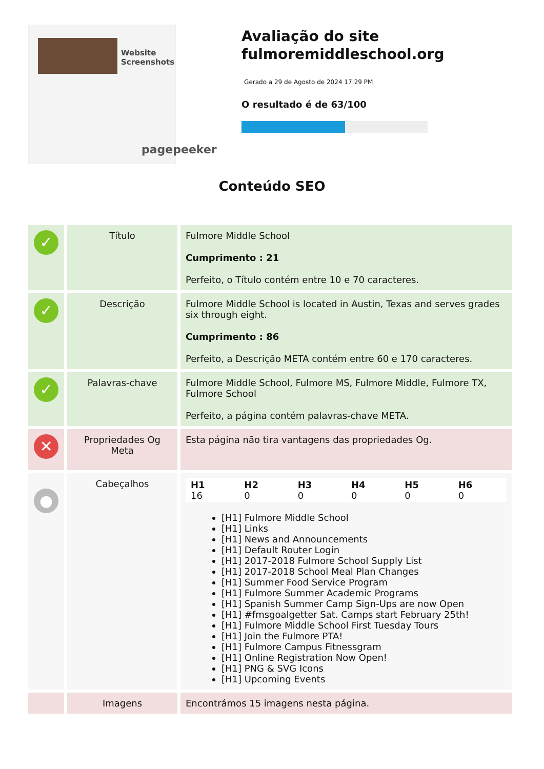Website Screenshots
pagepeeker
Avaliação do site fulmoremiddleschool.org
Gerado a 29 de Agosto de 2024 17:29 PM
O resultado é de 63/100
Conteúdo SEO
| ✓ | Título | Fulmore Middle School Cumprimento : 21 Perfeito, o Título contém entre 10 e 70 caracteres. |
| ✓ | Descrição | Fulmore Middle School is located in Austin, Texas and serves grades six through eight. Cumprimento : 86 Perfeito, a Descrição META contém entre 60 e 170 caracteres. |
| ✓ | Palavras-chave | Fulmore Middle School, Fulmore MS, Fulmore Middle, Fulmore TX, Fulmore School Perfeito, a página contém palavras-chave META. |
| ✕ | Propriedades Og Meta | Esta página não tira vantagens das propriedades Og. |
| ● | Cabeçalhos | / H1 16 / H2 0 / H3 0 / H4 0 / H5 0 / H6 0 / [H1] Fulmore Middle School [H1] Links [H1] News and Announcements [H1] Default Router Login [H1] 2017-2018 Fulmore School Supply List [H1] 2017-2018 School Meal Plan Changes [H1] Summer Food Service Program [H1] Fulmore Summer Academic Programs [H1] Spanish Summer Camp Sign-Ups are now Open [H1] #fmsgoalgetter Sat. Camps start February 25th! [H1] Fulmore Middle School First Tuesday Tours [H1] Join the Fulmore PTA! [H1] Fulmore Campus Fitnessgram [H1] Online Registration Now Open! [H1] PNG & SVG Icons [H1] Upcoming Events |
| | Imagens | Encontrámos 15 imagens nesta página. |